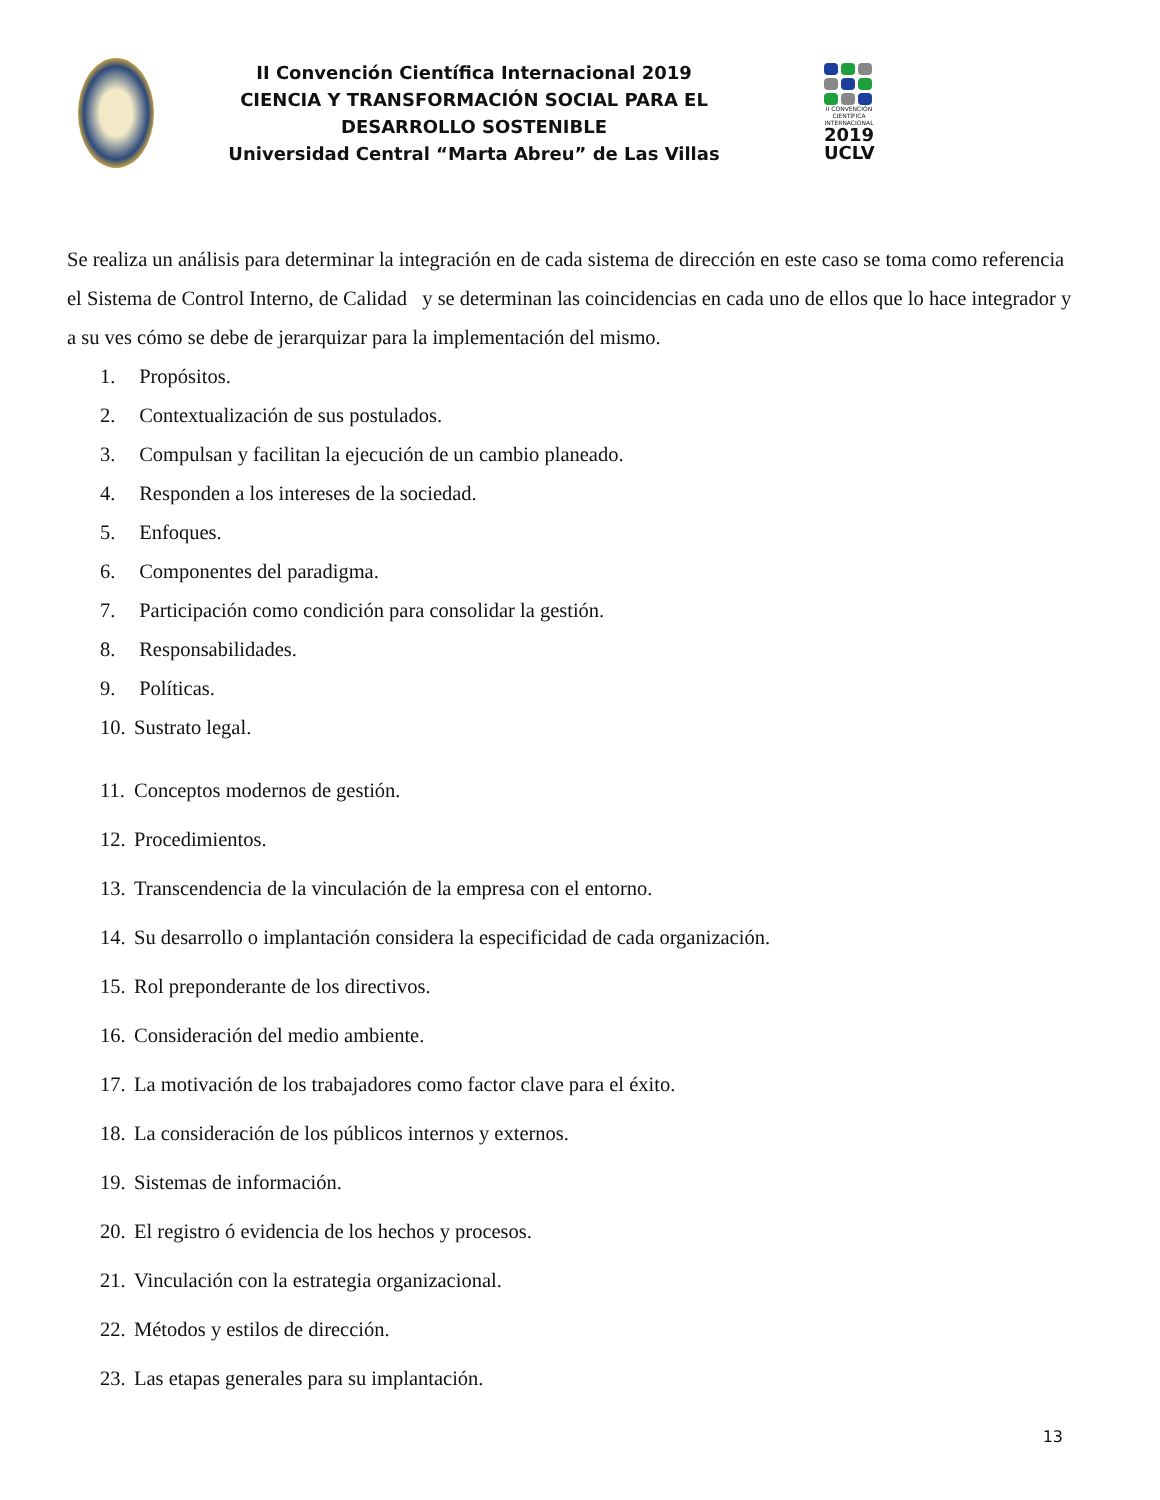II Convención Científica Internacional 2019
CIENCIA Y TRANSFORMACIÓN SOCIAL PARA EL DESARROLLO SOSTENIBLE
Universidad Central “Marta Abreu” de Las Villas
II CONVENCIÓN CIENTÍFICA INTERNACIONAL
2019
UCLV
Se realiza un análisis para determinar la integración en de cada sistema de dirección en este caso se toma como referencia el Sistema de Control Interno, de Calidad y se determinan las coincidencias en cada uno de ellos que lo hace integrador y a su ves cómo se debe de jerarquizar para la implementación del mismo.
1. Propósitos.
2. Contextualización de sus postulados.
3. Compulsan y facilitan la ejecución de un cambio planeado.
4. Responden a los intereses de la sociedad.
5. Enfoques.
6. Componentes del paradigma.
7. Participación como condición para consolidar la gestión.
8. Responsabilidades.
9. Políticas.
10. Sustrato legal.
11. Conceptos modernos de gestión.
12. Procedimientos.
13. Transcendencia de la vinculación de la empresa con el entorno.
14. Su desarrollo o implantación considera la especificidad de cada organización.
15. Rol preponderante de los directivos.
16. Consideración del medio ambiente.
17. La motivación de los trabajadores como factor clave para el éxito.
18. La consideración de los públicos internos y externos.
19. Sistemas de información.
20. El registro ó evidencia de los hechos y procesos.
21. Vinculación con la estrategia organizacional.
22. Métodos y estilos de dirección.
23. Las etapas generales para su implantación.
13